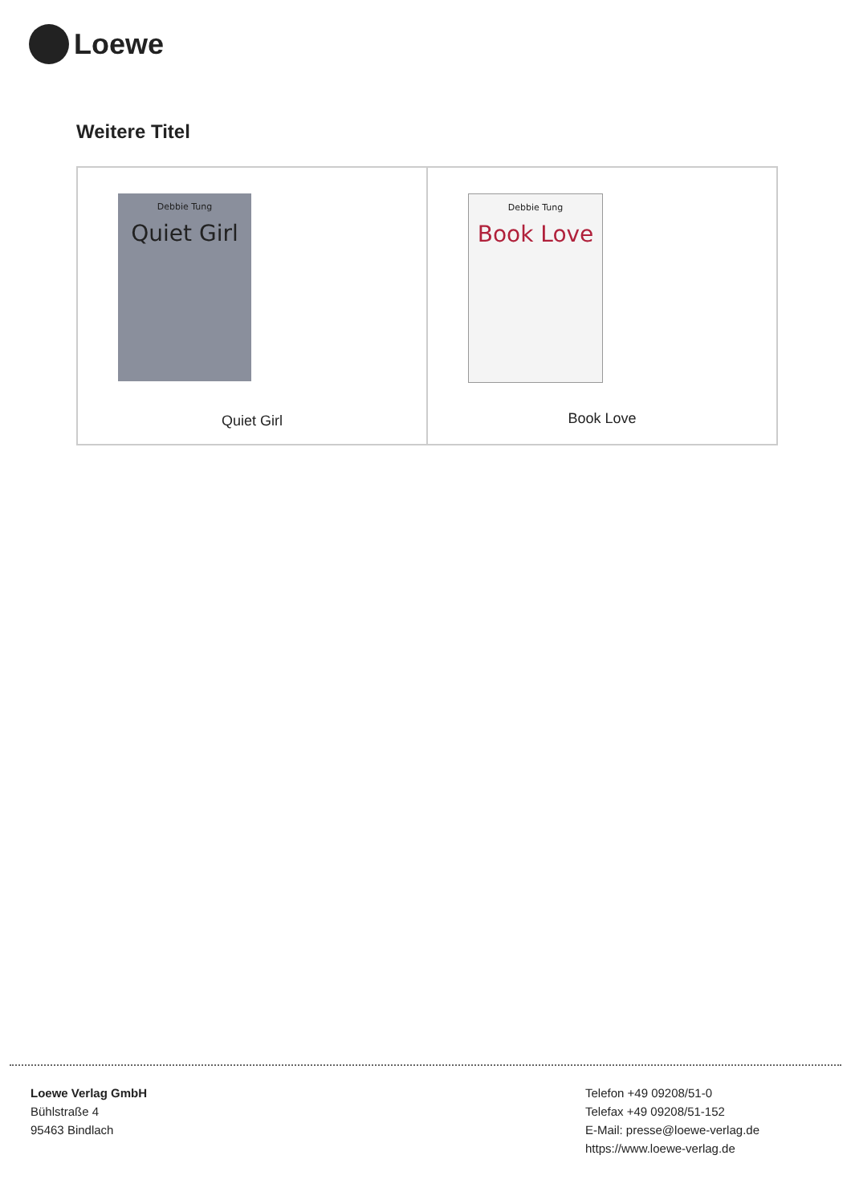Loewe
Weitere Titel
Debbie Tung
Quiet Girl
Quiet Girl
Debbie Tung
Book Love
Book Love
Loewe Verlag GmbH
Bühlstraße 4
95463 Bindlach
Telefon +49 09208/51-0
Telefax +49 09208/51-152
E-Mail: presse@loewe-verlag.de
https://www.loewe-verlag.de